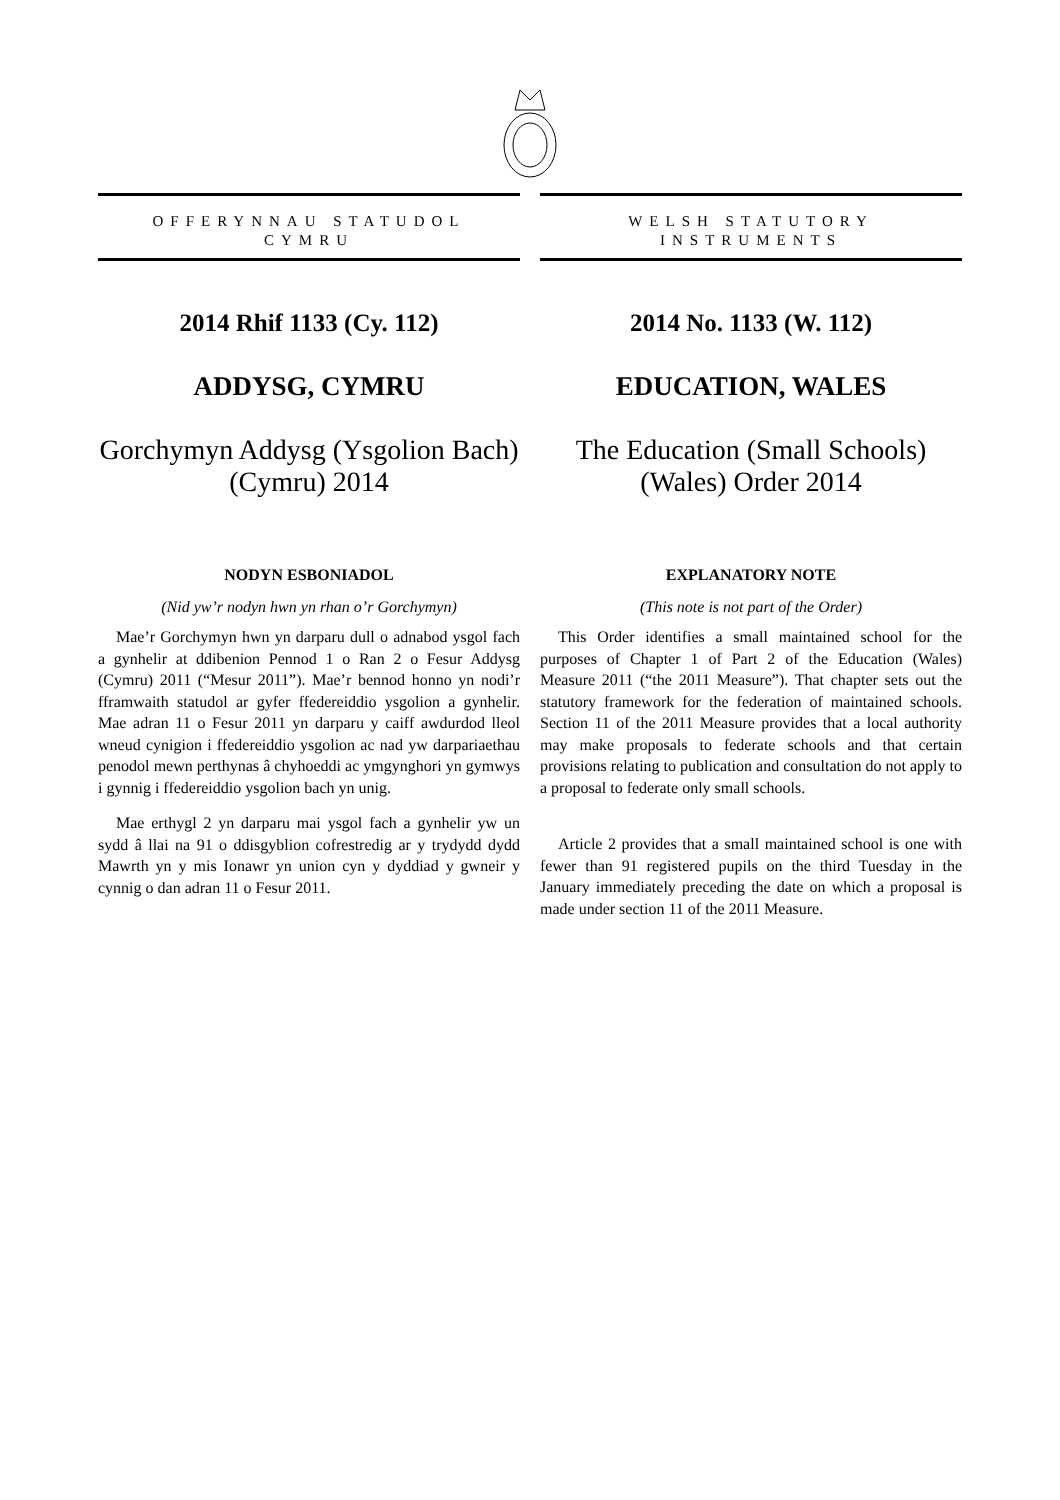OFFERYNNAU STATUDOL
CYMRU
2014 Rhif 1133 (Cy. 112)
ADDYSG, CYMRU
Gorchymyn Addysg (Ysgolion Bach) (Cymru) 2014
NODYN ESBONIADOL
(Nid yw’r nodyn hwn yn rhan o’r Gorchymyn)
Mae’r Gorchymyn hwn yn darparu dull o adnabod ysgol fach a gynhelir at ddibenion Pennod 1 o Ran 2 o Fesur Addysg (Cymru) 2011 (“Mesur 2011”). Mae’r bennod honno yn nodi’r fframwaith statudol ar gyfer ffedereiddio ysgolion a gynhelir. Mae adran 11 o Fesur 2011 yn darparu y caiff awdurdod lleol wneud cynigion i ffedereiddio ysgolion ac nad yw darpariaethau penodol mewn perthynas â chyhoeddi ac ymgynghori yn gymwys i gynnig i ffedereiddio ysgolion bach yn unig.
Mae erthygl 2 yn darparu mai ysgol fach a gynhelir yw un sydd â llai na 91 o ddisgyblion cofrestredig ar y trydydd dydd Mawrth yn y mis Ionawr yn union cyn y dyddiad y gwneir y cynnig o dan adran 11 o Fesur 2011.
WELSH STATUTORY
INSTRUMENTS
2014 No. 1133 (W. 112)
EDUCATION, WALES
The Education (Small Schools) (Wales) Order 2014
EXPLANATORY NOTE
(This note is not part of the Order)
This Order identifies a small maintained school for the purposes of Chapter 1 of Part 2 of the Education (Wales) Measure 2011 (“the 2011 Measure”). That chapter sets out the statutory framework for the federation of maintained schools. Section 11 of the 2011 Measure provides that a local authority may make proposals to federate schools and that certain provisions relating to publication and consultation do not apply to a proposal to federate only small schools.
Article 2 provides that a small maintained school is one with fewer than 91 registered pupils on the third Tuesday in the January immediately preceding the date on which a proposal is made under section 11 of the 2011 Measure.